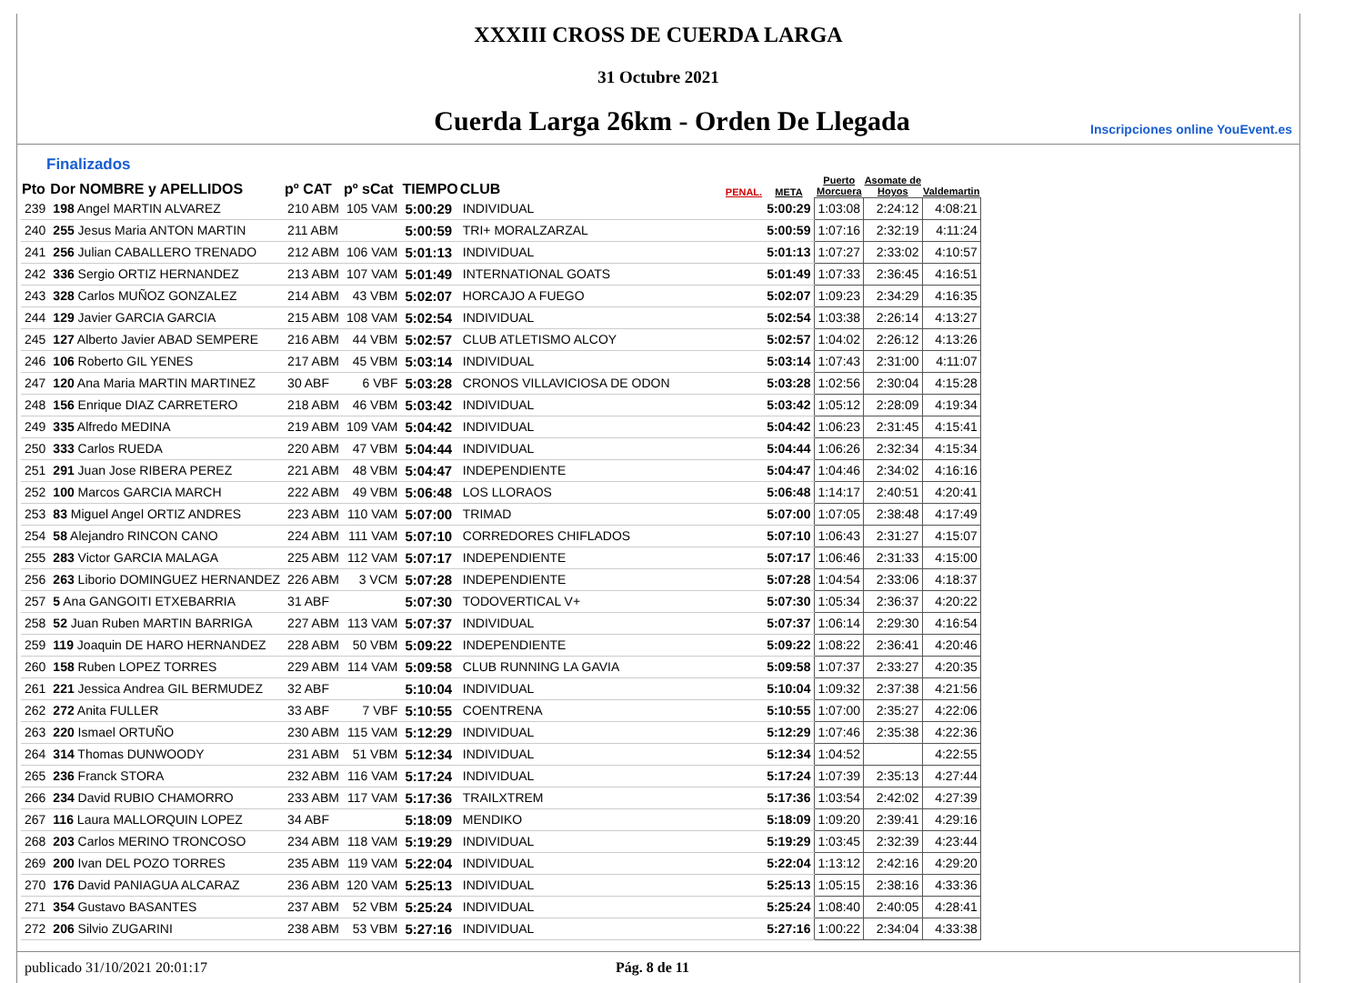XXXIII CROSS DE CUERDA LARGA
31 Octubre 2021
Cuerda Larga 26km - Orden De Llegada
Inscripciones online YouEvent.es
Finalizados
| Pto | Dor NOMBRE y APELLIDOS | pº CAT | pº sCat | TIEMPO | CLUB | PENAL. | META | Puerto Morcuera | Asomate de Hoyos | Valdemartin |
| --- | --- | --- | --- | --- | --- | --- | --- | --- | --- | --- |
| 239 | 198 Angel MARTIN ALVAREZ | 210 ABM | 105 VAM | 5:00:29 | INDIVIDUAL | | 5:00:29 | 1:03:08 | 2:24:12 | 4:08:21 |
| 240 | 255 Jesus Maria ANTON MARTIN | 211 ABM | | 5:00:59 | TRI+ MORALZARZAL | | 5:00:59 | 1:07:16 | 2:32:19 | 4:11:24 |
| 241 | 256 Julian CABALLERO TRENADO | 212 ABM | 106 VAM | 5:01:13 | INDIVIDUAL | | 5:01:13 | 1:07:27 | 2:33:02 | 4:10:57 |
| 242 | 336 Sergio ORTIZ HERNANDEZ | 213 ABM | 107 VAM | 5:01:49 | INTERNATIONAL GOATS | | 5:01:49 | 1:07:33 | 2:36:45 | 4:16:51 |
| 243 | 328 Carlos MUÑOZ GONZALEZ | 214 ABM | 43 VBM | 5:02:07 | HORCAJO A FUEGO | | 5:02:07 | 1:09:23 | 2:34:29 | 4:16:35 |
| 244 | 129 Javier GARCIA GARCIA | 215 ABM | 108 VAM | 5:02:54 | INDIVIDUAL | | 5:02:54 | 1:03:38 | 2:26:14 | 4:13:27 |
| 245 | 127 Alberto Javier ABAD SEMPERE | 216 ABM | 44 VBM | 5:02:57 | CLUB ATLETISMO ALCOY | | 5:02:57 | 1:04:02 | 2:26:12 | 4:13:26 |
| 246 | 106 Roberto GIL YENES | 217 ABM | 45 VBM | 5:03:14 | INDIVIDUAL | | 5:03:14 | 1:07:43 | 2:31:00 | 4:11:07 |
| 247 | 120 Ana Maria MARTIN MARTINEZ | 30 ABF | 6 VBF | 5:03:28 | CRONOS VILLAVICIOSA DE ODON | | 5:03:28 | 1:02:56 | 2:30:04 | 4:15:28 |
| 248 | 156 Enrique DIAZ CARRETERO | 218 ABM | 46 VBM | 5:03:42 | INDIVIDUAL | | 5:03:42 | 1:05:12 | 2:28:09 | 4:19:34 |
| 249 | 335 Alfredo MEDINA | 219 ABM | 109 VAM | 5:04:42 | INDIVIDUAL | | 5:04:42 | 1:06:23 | 2:31:45 | 4:15:41 |
| 250 | 333 Carlos RUEDA | 220 ABM | 47 VBM | 5:04:44 | INDIVIDUAL | | 5:04:44 | 1:06:26 | 2:32:34 | 4:15:34 |
| 251 | 291 Juan Jose RIBERA PEREZ | 221 ABM | 48 VBM | 5:04:47 | INDEPENDIENTE | | 5:04:47 | 1:04:46 | 2:34:02 | 4:16:16 |
| 252 | 100 Marcos GARCIA MARCH | 222 ABM | 49 VBM | 5:06:48 | LOS LLORAOS | | 5:06:48 | 1:14:17 | 2:40:51 | 4:20:41 |
| 253 | 83 Miguel Angel ORTIZ ANDRES | 223 ABM | 110 VAM | 5:07:00 | TRIMAD | | 5:07:00 | 1:07:05 | 2:38:48 | 4:17:49 |
| 254 | 58 Alejandro RINCON CANO | 224 ABM | 111 VAM | 5:07:10 | CORREDORES CHIFLADOS | | 5:07:10 | 1:06:43 | 2:31:27 | 4:15:07 |
| 255 | 283 Victor GARCIA MALAGA | 225 ABM | 112 VAM | 5:07:17 | INDEPENDIENTE | | 5:07:17 | 1:06:46 | 2:31:33 | 4:15:00 |
| 256 | 263 Liborio DOMINGUEZ HERNANDEZ | 226 ABM | 3 VCM | 5:07:28 | INDEPENDIENTE | | 5:07:28 | 1:04:54 | 2:33:06 | 4:18:37 |
| 257 | 5 Ana GANGOITI ETXEBARRIA | 31 ABF | | 5:07:30 | TODOVERTICAL V+ | | 5:07:30 | 1:05:34 | 2:36:37 | 4:20:22 |
| 258 | 52 Juan Ruben MARTIN BARRIGA | 227 ABM | 113 VAM | 5:07:37 | INDIVIDUAL | | 5:07:37 | 1:06:14 | 2:29:30 | 4:16:54 |
| 259 | 119 Joaquin DE HARO HERNANDEZ | 228 ABM | 50 VBM | 5:09:22 | INDEPENDIENTE | | 5:09:22 | 1:08:22 | 2:36:41 | 4:20:46 |
| 260 | 158 Ruben LOPEZ TORRES | 229 ABM | 114 VAM | 5:09:58 | CLUB RUNNING LA GAVIA | | 5:09:58 | 1:07:37 | 2:33:27 | 4:20:35 |
| 261 | 221 Jessica Andrea GIL BERMUDEZ | 32 ABF | | 5:10:04 | INDIVIDUAL | | 5:10:04 | 1:09:32 | 2:37:38 | 4:21:56 |
| 262 | 272 Anita FULLER | 33 ABF | 7 VBF | 5:10:55 | COENTRENA | | 5:10:55 | 1:07:00 | 2:35:27 | 4:22:06 |
| 263 | 220 Ismael ORTUÑO | 230 ABM | 115 VAM | 5:12:29 | INDIVIDUAL | | 5:12:29 | 1:07:46 | 2:35:38 | 4:22:36 |
| 264 | 314 Thomas DUNWOODY | 231 ABM | 51 VBM | 5:12:34 | INDIVIDUAL | | 5:12:34 | 1:04:52 | | 4:22:55 |
| 265 | 236 Franck STORA | 232 ABM | 116 VAM | 5:17:24 | INDIVIDUAL | | 5:17:24 | 1:07:39 | 2:35:13 | 4:27:44 |
| 266 | 234 David RUBIO CHAMORRO | 233 ABM | 117 VAM | 5:17:36 | TRAILXTREM | | 5:17:36 | 1:03:54 | 2:42:02 | 4:27:39 |
| 267 | 116 Laura MALLORQUIN LOPEZ | 34 ABF | | 5:18:09 | MENDIKO | | 5:18:09 | 1:09:20 | 2:39:41 | 4:29:16 |
| 268 | 203 Carlos MERINO TRONCOSO | 234 ABM | 118 VAM | 5:19:29 | INDIVIDUAL | | 5:19:29 | 1:03:45 | 2:32:39 | 4:23:44 |
| 269 | 200 Ivan DEL POZO TORRES | 235 ABM | 119 VAM | 5:22:04 | INDIVIDUAL | | 5:22:04 | 1:13:12 | 2:42:16 | 4:29:20 |
| 270 | 176 David PANIAGUA ALCARAZ | 236 ABM | 120 VAM | 5:25:13 | INDIVIDUAL | | 5:25:13 | 1:05:15 | 2:38:16 | 4:33:36 |
| 271 | 354 Gustavo BASANTES | 237 ABM | 52 VBM | 5:25:24 | INDIVIDUAL | | 5:25:24 | 1:08:40 | 2:40:05 | 4:28:41 |
| 272 | 206 Silvio ZUGARINI | 238 ABM | 53 VBM | 5:27:16 | INDIVIDUAL | | 5:27:16 | 1:00:22 | 2:34:04 | 4:33:38 |
publicado 31/10/2021 20:01:17 Pág. 8 de 11